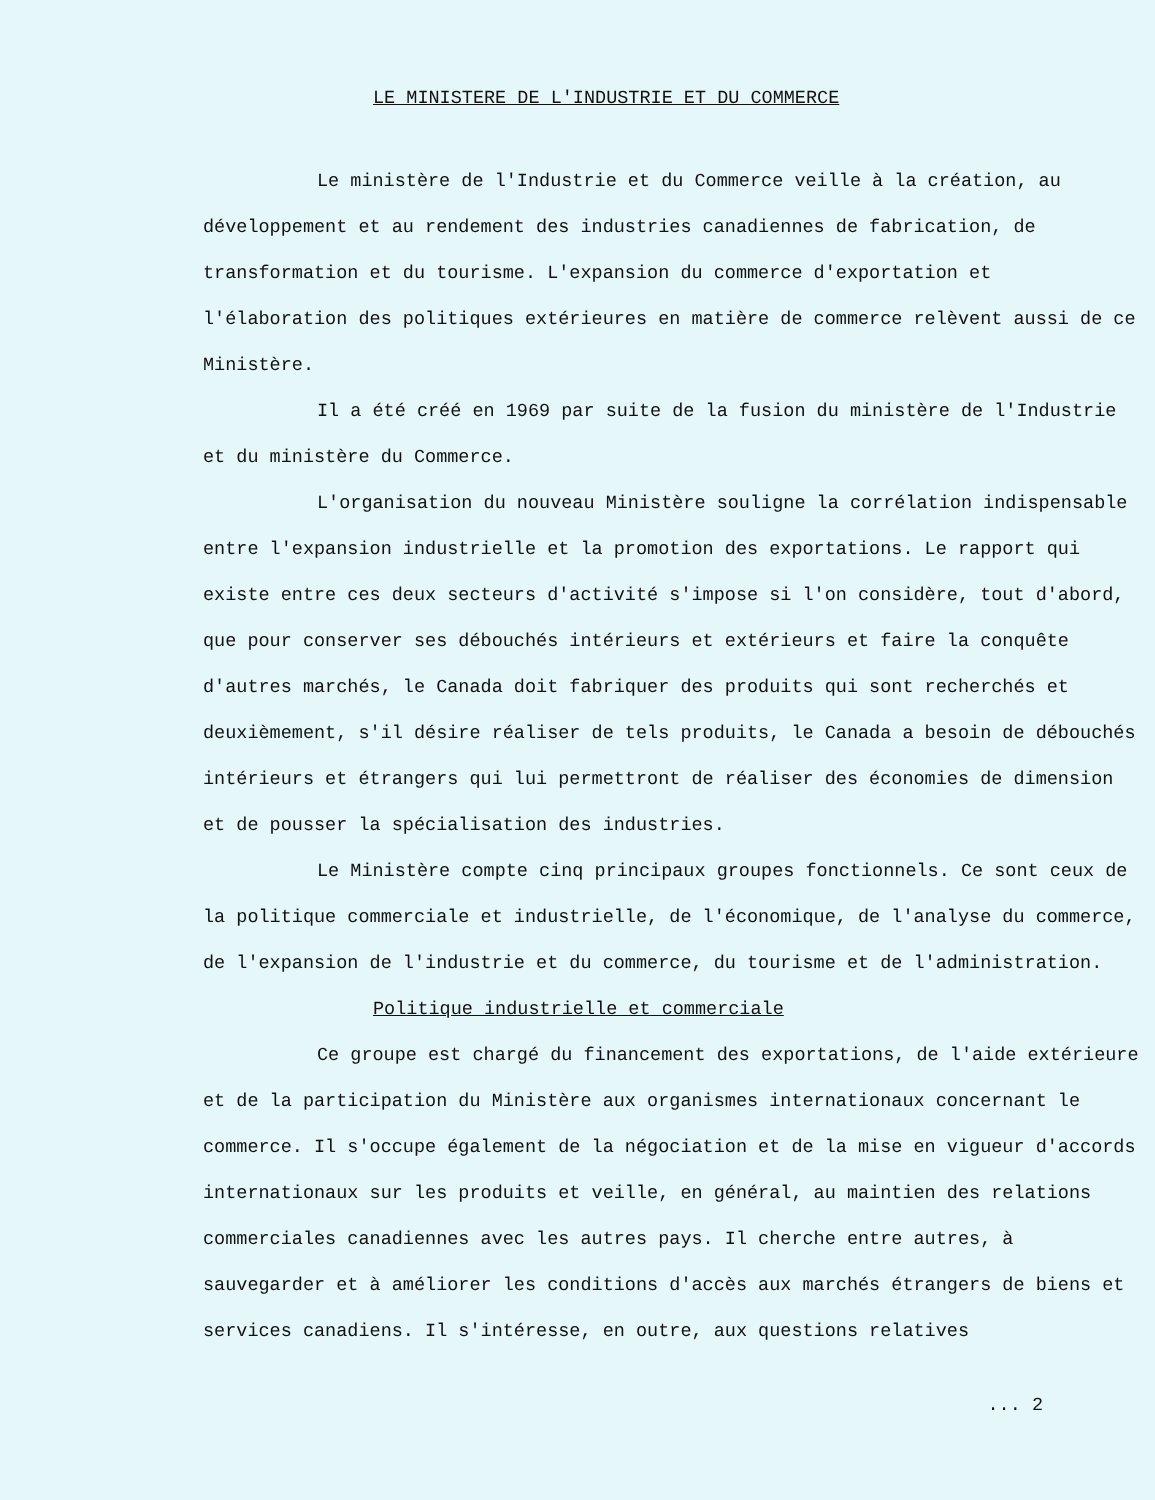LE MINISTERE DE L'INDUSTRIE ET DU COMMERCE
Le ministère de l'Industrie et du Commerce veille à la création, au développement et au rendement des industries canadiennes de fabrication, de transformation et du tourisme. L'expansion du commerce d'exportation et l'élaboration des politiques extérieures en matière de commerce relèvent aussi de ce Ministère.
Il a été créé en 1969 par suite de la fusion du ministère de l'Industrie et du ministère du Commerce.
L'organisation du nouveau Ministère souligne la corrélation indispensable entre l'expansion industrielle et la promotion des exportations. Le rapport qui existe entre ces deux secteurs d'activité s'impose si l'on considère, tout d'abord, que pour conserver ses débouchés intérieurs et extérieurs et faire la conquête d'autres marchés, le Canada doit fabriquer des produits qui sont recherchés et deuxièmement, s'il désire réaliser de tels produits, le Canada a besoin de débouchés intérieurs et étrangers qui lui permettront de réaliser des économies de dimension et de pousser la spécialisation des industries.
Le Ministère compte cinq principaux groupes fonctionnels. Ce sont ceux de la politique commerciale et industrielle, de l'économique, de l'analyse du commerce, de l'expansion de l'industrie et du commerce, du tourisme et de l'administration.
Politique industrielle et commerciale
Ce groupe est chargé du financement des exportations, de l'aide extérieure et de la participation du Ministère aux organismes internationaux concernant le commerce. Il s'occupe également de la négociation et de la mise en vigueur d'accords internationaux sur les produits et veille, en général, au maintien des relations commerciales canadiennes avec les autres pays. Il cherche entre autres, à sauvegarder et à améliorer les conditions d'accès aux marchés étrangers de biens et services canadiens. Il s'intéresse, en outre, aux questions relatives
... 2